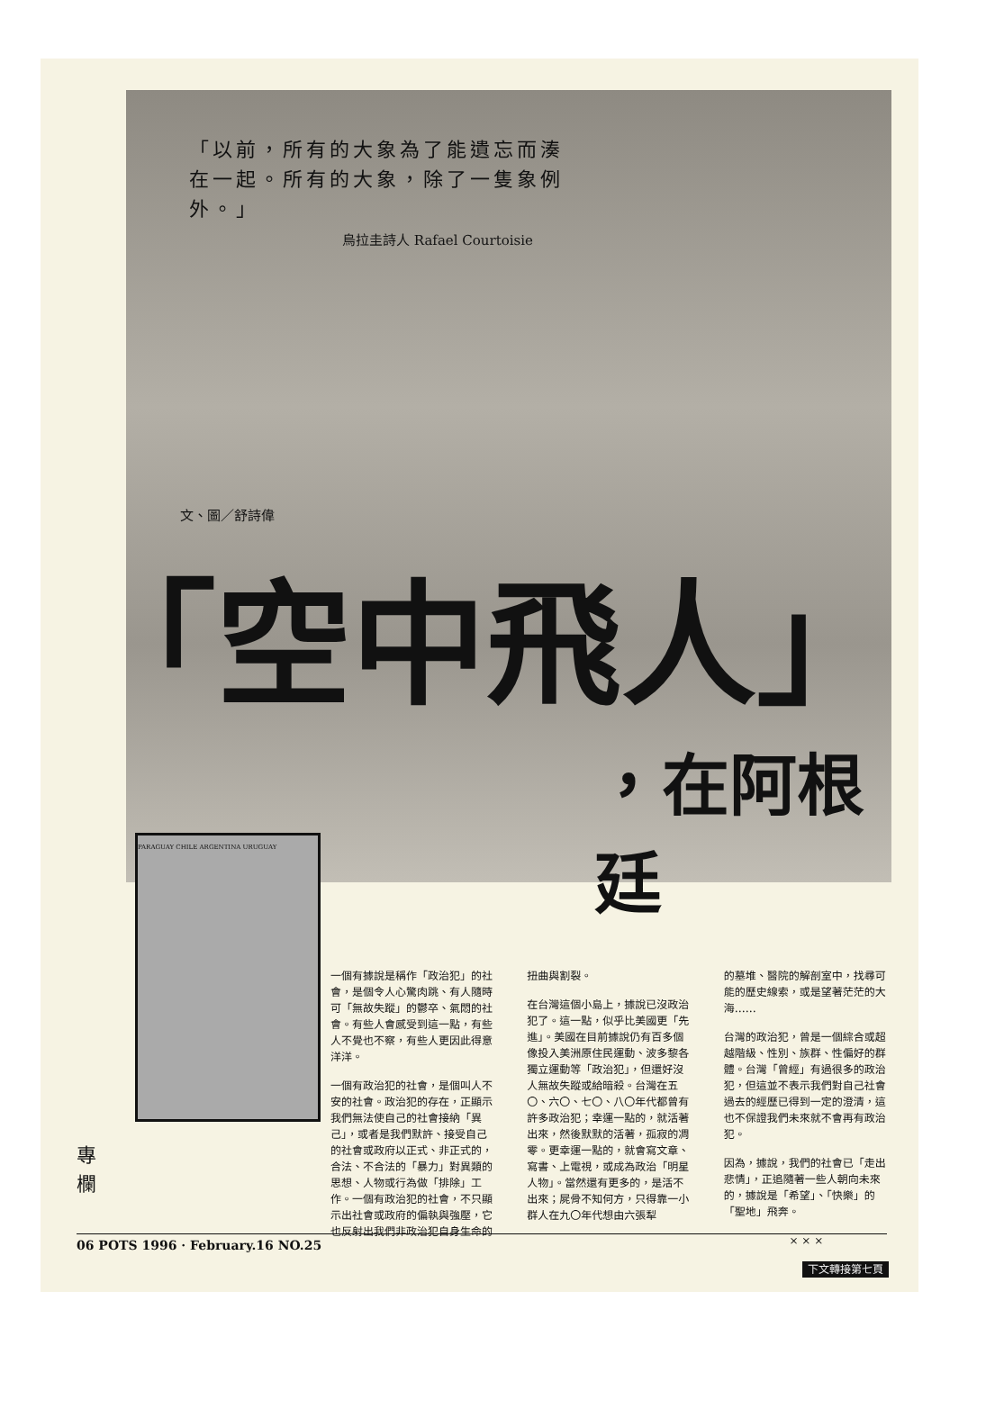PARAGUAY CHILE ARGENTINA URUGUAY
「以前，所有的大象為了能遺忘而湊在一起。所有的大象，除了一隻象例外。」
烏拉圭詩人 Rafael Courtoisie
文、圖／舒詩偉
「空中飛人」
，在阿根廷
一個有據說是稱作「政治犯」的社會，是個令人心驚肉跳、有人隨時可「無故失蹤」的鬱卒、氣悶的社會。有些人會感受到這一點，有些人不覺也不察，有些人更因此得意洋洋。
一個有政治犯的社會，是個叫人不安的社會。政治犯的存在，正顯示我們無法使自己的社會接納「異己」，或者是我們默許、接受自己的社會或政府以正式、非正式的，合法、不合法的「暴力」對異類的思想、人物或行為做「排除」工作。一個有政治犯的社會，不只顯示出社會或政府的偏執與強壓，它也反射出我們非政治犯自身生命的
扭曲與割裂。
在台灣這個小島上，據說已沒政治犯了。這一點，似乎比美國更「先進」。美國在目前據說仍有百多個像投入美洲原住民運動、波多黎各獨立運動等「政治犯」，但還好沒人無故失蹤或給暗殺。台灣在五〇、六〇、七〇、八〇年代都曾有許多政治犯；幸運一點的，就活著出來，然後默默的活著，孤寂的凋零。更幸運一點的，就會寫文章、寫書、上電視，或成為政治「明星人物」。當然還有更多的，是活不出來；屍骨不知何方，只得靠一小群人在九〇年代想由六張犁
的墓堆、醫院的解剖室中，找尋可能的歷史線索，或是望著茫茫的大海……
台灣的政治犯，曾是一個綜合或超越階級、性別、族群、性偏好的群體。台灣「曾經」有過很多的政治犯，但這並不表示我們對自己社會過去的經歷已得到一定的澄清，這也不保證我們未來就不會再有政治犯。
因為，據說，我們的社會已「走出悲情」，正追隨著一些人朝向未來的，據說是「希望」、「快樂」的「聖地」飛奔。
× × ×
下文轉接第七頁
專
欄
06 POTS 1996 · February.16 NO.25